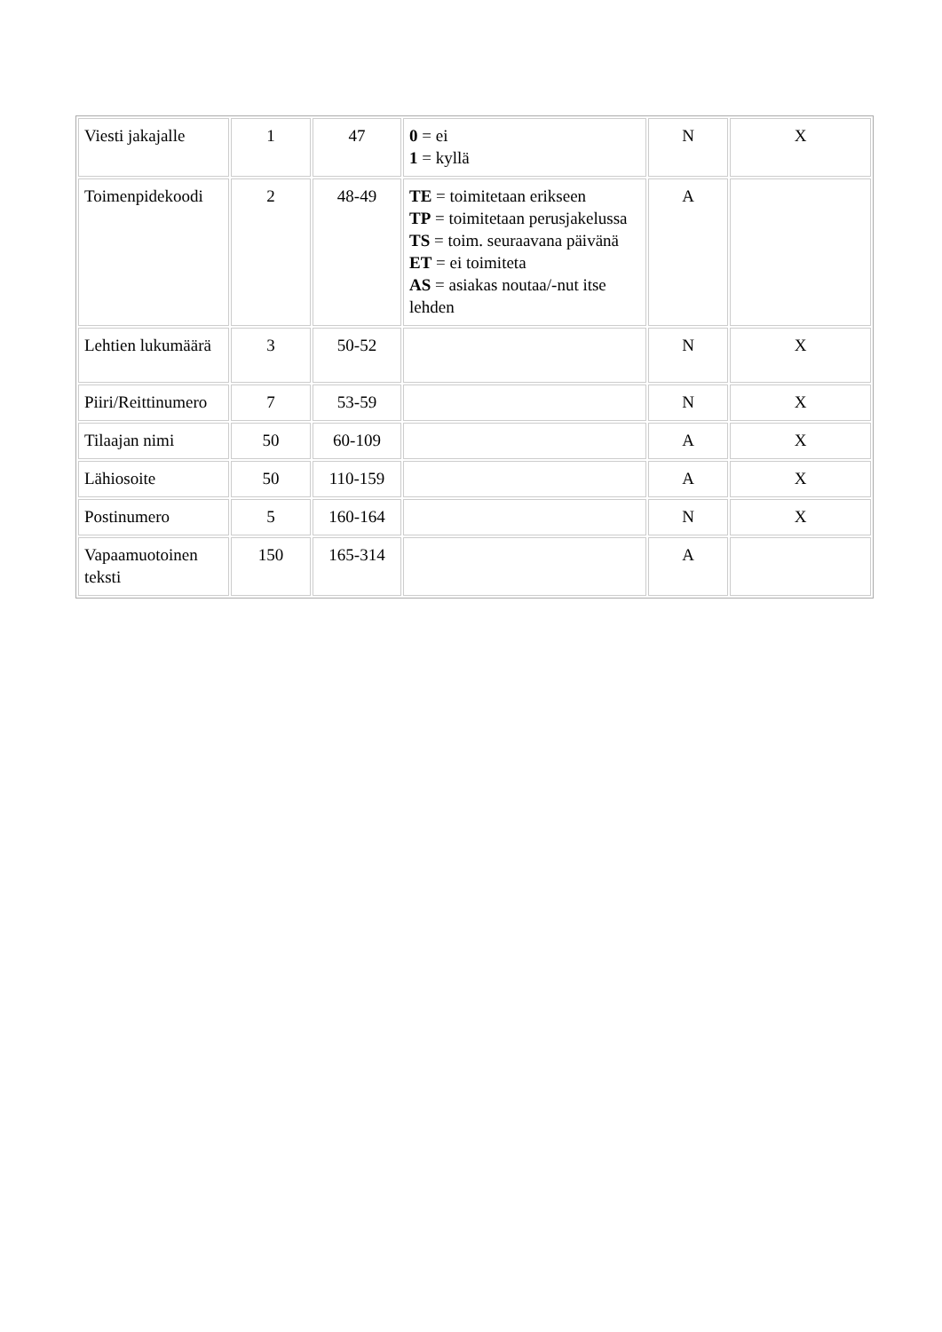| Viesti jakajalle | 1 | 47 | 0 = ei 1 = kyllä | N | X |
| Toimenpidekoodi | 2 | 48-49 | TE = toimitetaan erikseen TP = toimitetaan perusjakelussa TS = toim. seuraavana päivänä ET = ei toimiteta AS = asiakas noutaa/-nut itse lehden | A | |
| Lehtien lukumäärä | 3 | 50-52 | | N | X |
| Piiri/Reittinumero | 7 | 53-59 | | N | X |
| Tilaajan nimi | 50 | 60-109 | | A | X |
| Lähiosoite | 50 | 110-159 | | A | X |
| Postinumero | 5 | 160-164 | | N | X |
| Vapaamuotoinen teksti | 150 | 165-314 | | A | |